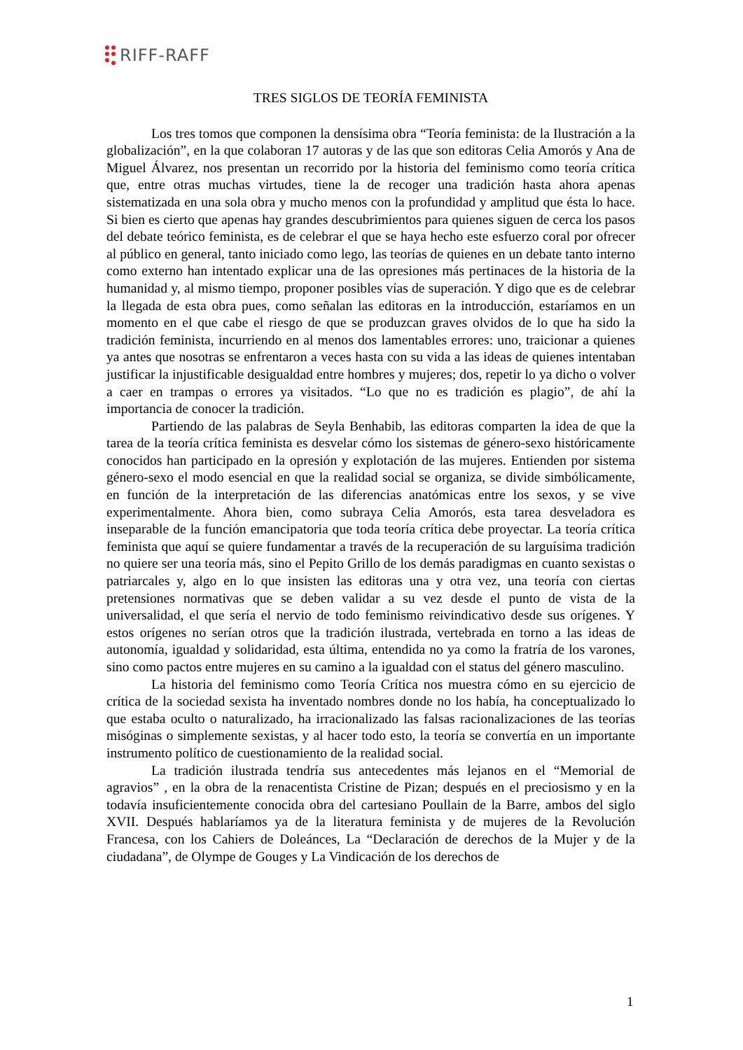RIFF-RAFF
TRES SIGLOS DE TEORÍA FEMINISTA
Los tres tomos que componen la densísima obra “Teoría feminista: de la Ilustración a la globalización”, en la que colaboran 17 autoras y de las que son editoras Celia Amorós y Ana de Miguel Álvarez, nos presentan un recorrido por la historia del feminismo como teoría crítica que, entre otras muchas virtudes, tiene la de recoger una tradición hasta ahora apenas sistematizada en una sola obra y mucho menos con la profundidad y amplitud que ésta lo hace. Si bien es cierto que apenas hay grandes descubrimientos para quienes siguen de cerca los pasos del debate teórico feminista, es de celebrar el que se haya hecho este esfuerzo coral por ofrecer al público en general, tanto iniciado como lego, las teorías de quienes en un debate tanto interno como externo han intentado explicar una de las opresiones más pertinaces de la historia de la humanidad y, al mismo tiempo, proponer posibles vías de superación. Y digo que es de celebrar la llegada de esta obra pues, como señalan las editoras en la introducción, estaríamos en un momento en el que cabe el riesgo de que se produzcan graves olvidos de lo que ha sido la tradición feminista, incurriendo en al menos dos lamentables errores: uno, traicionar a quienes ya antes que nosotras se enfrentaron a veces hasta con su vida a las ideas de quienes intentaban justificar la injustificable desigualdad entre hombres y mujeres; dos, repetir lo ya dicho o volver a caer en trampas o errores ya visitados. “Lo que no es tradición es plagio”, de ahí la importancia de conocer la tradición.
Partiendo de las palabras de Seyla Benhabib, las editoras comparten la idea de que la tarea de la teoría crítica feminista es desvelar cómo los sistemas de género-sexo históricamente conocidos han participado en la opresión y explotación de las mujeres. Entienden por sistema género-sexo el modo esencial en que la realidad social se organiza, se divide simbólicamente, en función de la interpretación de las diferencias anatómicas entre los sexos, y se vive experimentalmente. Ahora bien, como subraya Celia Amorós, esta tarea desveladora es inseparable de la función emancipatoria que toda teoría crítica debe proyectar. La teoría crítica feminista que aquí se quiere fundamentar a través de la recuperación de su larguísima tradición no quiere ser una teoría más, sino el Pepito Grillo de los demás paradigmas en cuanto sexistas o patriarcales y, algo en lo que insisten las editoras una y otra vez, una teoría con ciertas pretensiones normativas que se deben validar a su vez desde el punto de vista de la universalidad, el que sería el nervio de todo feminismo reivindicativo desde sus orígenes. Y estos orígenes no serían otros que la tradición ilustrada, vertebrada en torno a las ideas de autonomía, igualdad y solidaridad, esta última, entendida no ya como la fratría de los varones, sino como pactos entre mujeres en su camino a la igualdad con el status del género masculino.
La historia del feminismo como Teoría Crítica nos muestra cómo en su ejercicio de crítica de la sociedad sexista ha inventado nombres donde no los había, ha conceptualizado lo que estaba oculto o naturalizado, ha irracionalizado las falsas racionalizaciones de las teorías misóginas o simplemente sexistas, y al hacer todo esto, la teoría se convertía en un importante instrumento político de cuestionamiento de la realidad social.
La tradición ilustrada tendría sus antecedentes más lejanos en el “Memorial de agravios” , en la obra de la renacentista Cristine de Pizan; después en el preciosismo y en la todavía insuficientemente conocida obra del cartesiano Poullain de la Barre, ambos del siglo XVII. Después hablaríamos ya de la literatura feminista y de mujeres de la Revolución Francesa, con los Cahiers de Doleánces, La “Declaración de derechos de la Mujer y de la ciudadana”, de Olympe de Gouges y La Vindicación de los derechos de
1